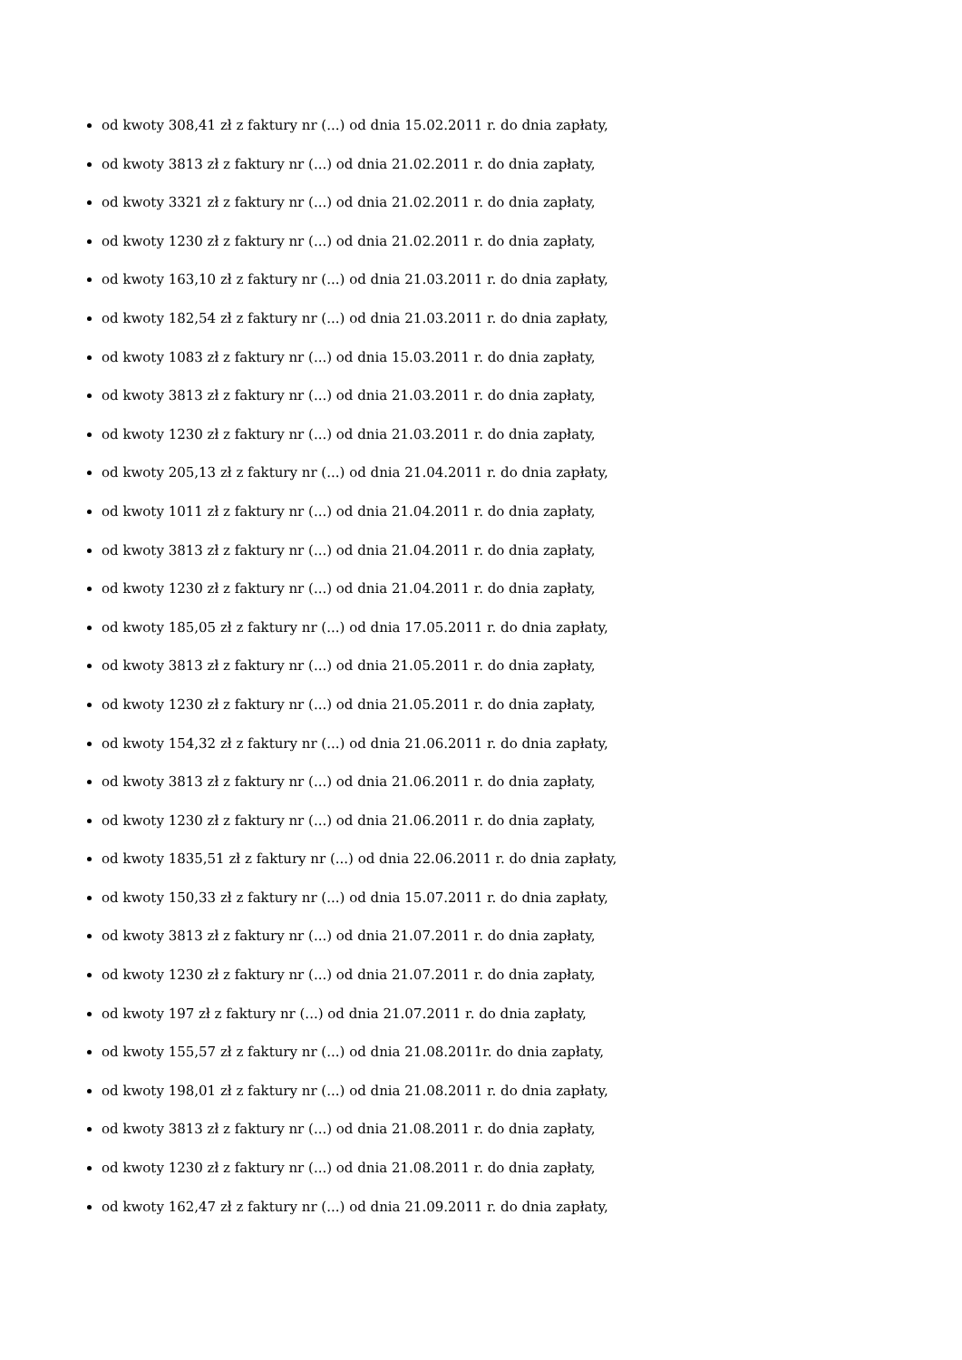od kwoty 308,41 zł z faktury nr (...) od dnia 15.02.2011 r. do dnia zapłaty,
od kwoty 3813 zł z faktury nr (...) od dnia 21.02.2011 r. do dnia zapłaty,
od kwoty 3321 zł z faktury nr (...) od dnia 21.02.2011 r. do dnia zapłaty,
od kwoty 1230 zł z faktury nr (...) od dnia 21.02.2011 r. do dnia zapłaty,
od kwoty 163,10 zł z faktury nr (...) od dnia 21.03.2011 r. do dnia zapłaty,
od kwoty 182,54 zł z faktury nr (...) od dnia 21.03.2011 r. do dnia zapłaty,
od kwoty 1083 zł z faktury nr (...) od dnia 15.03.2011 r. do dnia zapłaty,
od kwoty 3813 zł z faktury nr (...) od dnia 21.03.2011 r. do dnia zapłaty,
od kwoty 1230 zł z faktury nr (...) od dnia 21.03.2011 r. do dnia zapłaty,
od kwoty 205,13 zł z faktury nr (...) od dnia 21.04.2011 r. do dnia zapłaty,
od kwoty 1011 zł z faktury nr (...) od dnia 21.04.2011 r. do dnia zapłaty,
od kwoty 3813 zł z faktury nr (...) od dnia 21.04.2011 r. do dnia zapłaty,
od kwoty 1230 zł z faktury nr (...) od dnia 21.04.2011 r. do dnia zapłaty,
od kwoty 185,05 zł z faktury nr (...) od dnia 17.05.2011 r. do dnia zapłaty,
od kwoty 3813 zł z faktury nr (...) od dnia 21.05.2011 r. do dnia zapłaty,
od kwoty 1230 zł z faktury nr (...) od dnia 21.05.2011 r. do dnia zapłaty,
od kwoty 154,32 zł z faktury nr (...) od dnia 21.06.2011 r. do dnia zapłaty,
od kwoty 3813 zł z faktury nr (...) od dnia 21.06.2011 r. do dnia zapłaty,
od kwoty 1230 zł z faktury nr (...) od dnia 21.06.2011 r. do dnia zapłaty,
od kwoty 1835,51 zł z faktury nr (...) od dnia 22.06.2011 r. do dnia zapłaty,
od kwoty 150,33 zł z faktury nr (...) od dnia 15.07.2011 r. do dnia zapłaty,
od kwoty 3813 zł z faktury nr (...) od dnia 21.07.2011 r. do dnia zapłaty,
od kwoty 1230 zł z faktury nr (...) od dnia 21.07.2011 r. do dnia zapłaty,
od kwoty 197 zł z faktury nr (...) od dnia 21.07.2011 r. do dnia zapłaty,
od kwoty 155,57 zł z faktury nr (...) od dnia 21.08.2011r. do dnia zapłaty,
od kwoty 198,01 zł z faktury nr (...) od dnia 21.08.2011 r. do dnia zapłaty,
od kwoty 3813 zł z faktury nr (...) od dnia 21.08.2011 r. do dnia zapłaty,
od kwoty 1230 zł z faktury nr (...) od dnia 21.08.2011 r. do dnia zapłaty,
od kwoty 162,47 zł z faktury nr (...) od dnia 21.09.2011 r. do dnia zapłaty,